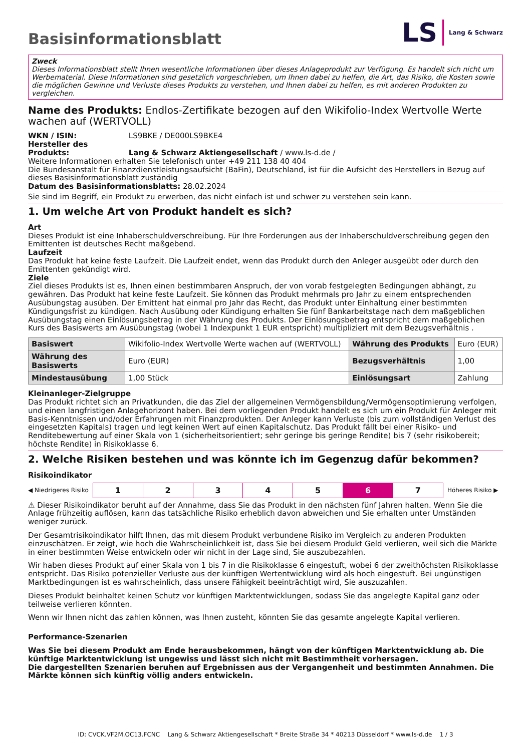Basisinformationsblatt
LS Lang & Schwarz
Zweck
Dieses Informationsblatt stellt Ihnen wesentliche Informationen über dieses Anlageprodukt zur Verfügung. Es handelt sich nicht um Werbematerial. Diese Informationen sind gesetzlich vorgeschrieben, um Ihnen dabei zu helfen, die Art, das Risiko, die Kosten sowie die möglichen Gewinne und Verluste dieses Produkts zu verstehen, und Ihnen dabei zu helfen, es mit anderen Produkten zu vergleichen.
Name des Produkts: Endlos-Zertifikate bezogen auf den Wikifolio-Index Wertvolle Werte wachen auf (WERTVOLL)
WKN / ISIN: LS9BKE / DE000LS9BKE4
Hersteller des Produkts: Lang & Schwarz Aktiengesellschaft / www.ls-d.de /
Weitere Informationen erhalten Sie telefonisch unter +49 211 138 40 404
Die Bundesanstalt für Finanzdienstleistungsaufsicht (BaFin), Deutschland, ist für die Aufsicht des Herstellers in Bezug auf dieses Basisinformationsblatt zuständig
Datum des Basisinformationsblatts: 28.02.2024
Sie sind im Begriff, ein Produkt zu erwerben, das nicht einfach ist und schwer zu verstehen sein kann.
1. Um welche Art von Produkt handelt es sich?
Art
Dieses Produkt ist eine Inhaberschuldverschreibung. Für Ihre Forderungen aus der Inhaberschuldverschreibung gegen den Emittenten ist deutsches Recht maßgebend.
Laufzeit
Das Produkt hat keine feste Laufzeit. Die Laufzeit endet, wenn das Produkt durch den Anleger ausgeübt oder durch den Emittenten gekündigt wird.
Ziele
Ziel dieses Produkts ist es, Ihnen einen bestimmbaren Anspruch, der von vorab festgelegten Bedingungen abhängt, zu gewähren. Das Produkt hat keine feste Laufzeit. Sie können das Produkt mehrmals pro Jahr zu einem entsprechenden Ausübungstag ausüben. Der Emittent hat einmal pro Jahr das Recht, das Produkt unter Einhaltung einer bestimmten Kündigungsfrist zu kündigen. Nach Ausübung oder Kündigung erhalten Sie fünf Bankarbeitstage nach dem maßgeblichen Ausübungstag einen Einlösungsbetrag in der Währung des Produkts. Der Einlösungsbetrag entspricht dem maßgeblichen Kurs des Basiswerts am Ausübungstag (wobei 1 Indexpunkt 1 EUR entspricht) multipliziert mit dem Bezugsverhältnis .
| Basiswert | Wikifolio-Index Wertvolle Werte wachen auf (WERTVOLL) | Währung des Produkts | Euro (EUR) |
| Währung des Basiswerts | Euro (EUR) | Bezugsverhältnis | 1,00 |
| Mindestausübung | 1,00 Stück | Einlösungsart | Zahlung |
Kleinanleger-Zielgruppe
Das Produkt richtet sich an Privatkunden, die das Ziel der allgemeinen Vermögensbildung/Vermögensoptimierung verfolgen, und einen langfristigen Anlagehorizont haben. Bei dem vorliegenden Produkt handelt es sich um ein Produkt für Anleger mit Basis-Kenntnissen und/oder Erfahrungen mit Finanzprodukten. Der Anleger kann Verluste (bis zum vollständigen Verlust des eingesetzten Kapitals) tragen und legt keinen Wert auf einen Kapitalschutz. Das Produkt fällt bei einer Risiko- und Renditebewertung auf einer Skala von 1 (sicherheitsorientiert; sehr geringe bis geringe Rendite) bis 7 (sehr risikobereit; höchste Rendite) in Risikoklasse 6.
2. Welche Risiken bestehen und was könnte ich im Gegenzug dafür bekommen?
Risikoindikator
◀ Niedrigeres Risiko
| 1 | 2 | 3 | 4 | 5 | 6 | 7 |
Höheres Risiko ▶
⚠ Dieser Risikoindikator beruht auf der Annahme, dass Sie das Produkt in den nächsten fünf Jahren halten. Wenn Sie die Anlage frühzeitig auflösen, kann das tatsächliche Risiko erheblich davon abweichen und Sie erhalten unter Umständen weniger zurück.
Der Gesamtrisikoindikator hilft Ihnen, das mit diesem Produkt verbundene Risiko im Vergleich zu anderen Produkten einzuschätzen. Er zeigt, wie hoch die Wahrscheinlichkeit ist, dass Sie bei diesem Produkt Geld verlieren, weil sich die Märkte in einer bestimmten Weise entwickeln oder wir nicht in der Lage sind, Sie auszubezahlen.
Wir haben dieses Produkt auf einer Skala von 1 bis 7 in die Risikoklasse 6 eingestuft, wobei 6 der zweithöchsten Risikoklasse entspricht. Das Risiko potenzieller Verluste aus der künftigen Wertentwicklung wird als hoch eingestuft. Bei ungünstigen Marktbedingungen ist es wahrscheinlich, dass unsere Fähigkeit beeinträchtigt wird, Sie auszuzahlen.
Dieses Produkt beinhaltet keinen Schutz vor künftigen Marktentwicklungen, sodass Sie das angelegte Kapital ganz oder teilweise verlieren könnten.
Wenn wir Ihnen nicht das zahlen können, was Ihnen zusteht, könnten Sie das gesamte angelegte Kapital verlieren.
Performance-Szenarien
Was Sie bei diesem Produkt am Ende herausbekommen, hängt von der künftigen Marktentwicklung ab. Die künftige Marktentwicklung ist ungewiss und lässt sich nicht mit Bestimmtheit vorhersagen.
Die dargestellten Szenarien beruhen auf Ergebnissen aus der Vergangenheit und bestimmten Annahmen. Die Märkte können sich künftig völlig anders entwickeln.
ID: CVCK.VF2M.OC13.FCNC Lang & Schwarz Aktiengesellschaft * Breite Straße 34 * 40213 Düsseldorf * www.ls-d.de 1 / 3